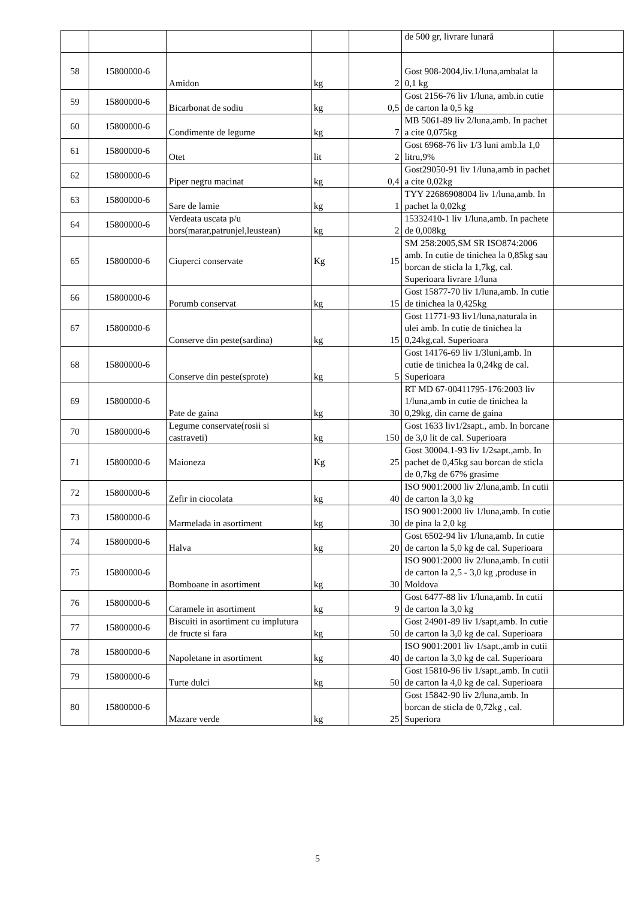| | | | | | de 500 gr, livrare lunară | |
| 58 | 15800000-6 | Amidon | kg | 2 | Gost 908-2004,liv.1/luna,ambalat la 0,1 kg | |
| 59 | 15800000-6 | Bicarbonat de sodiu | kg | 0,5 | Gost 2156-76 liv 1/luna, amb.in cutie de carton la 0,5 kg | |
| 60 | 15800000-6 | Condimente de legume | kg | 7 | MB 5061-89 liv 2/luna,amb. In pachet a cite 0,075kg | |
| 61 | 15800000-6 | Otet | lit | 2 | Gost 6968-76 liv 1/3 luni amb.la 1,0 litru,9% | |
| 62 | 15800000-6 | Piper negru macinat | kg | 0,4 | Gost29050-91 liv 1/luna,amb in pachet a cite 0,02kg | |
| 63 | 15800000-6 | Sare de lamie | kg | 1 | TYY 22686908004 liv 1/luna,amb. In pachet la 0,02kg | |
| 64 | 15800000-6 | Verdeata uscata p/u bors(marar,patrunjel,leustean) | kg | 2 | 15332410-1 liv 1/luna,amb. In pachete de 0,008kg | |
| 65 | 15800000-6 | Ciuperci conservate | Kg | 15 | SM 258:2005,SM SR ISO874:2006 amb. In cutie de tinichea la 0,85kg sau borcan de sticla la 1,7kg, cal. Superioara livrare 1/luna | |
| 66 | 15800000-6 | Porumb conservat | kg | 15 | Gost 15877-70 liv 1/luna,amb. In cutie de tinichea la 0,425kg | |
| 67 | 15800000-6 | Conserve din peste(sardina) | kg | 15 | Gost 11771-93 liv1/luna,naturala in ulei amb. In cutie de tinichea la 0,24kg,cal. Superioara | |
| 68 | 15800000-6 | Conserve din peste(sprote) | kg | 5 | Gost 14176-69 liv 1/3luni,amb. In cutie de tinichea la 0,24kg de cal. Superioara | |
| 69 | 15800000-6 | Pate de gaina | kg | 30 | RT MD 67-00411795-176:2003 liv 1/luna,amb in cutie de tinichea la 0,29kg, din carne de gaina | |
| 70 | 15800000-6 | Legume conservate(rosii si castraveti) | kg | 150 | Gost 1633 liv1/2sapt., amb. In borcane de 3,0 lit de cal. Superioara | |
| 71 | 15800000-6 | Maioneza | Kg | 25 | Gost 30004.1-93 liv 1/2sapt.,amb. In pachet de 0,45kg sau borcan de sticla de 0,7kg de 67% grasime | |
| 72 | 15800000-6 | Zefir in ciocolata | kg | 40 | ISO 9001:2000 liv 2/luna,amb. In cutii de carton la 3,0 kg | |
| 73 | 15800000-6 | Marmelada in asortiment | kg | 30 | ISO 9001:2000 liv 1/luna,amb. In cutie de pina la 2,0 kg | |
| 74 | 15800000-6 | Halva | kg | 20 | Gost 6502-94 liv 1/luna,amb. In cutie de carton la 5,0 kg de cal. Superioara | |
| 75 | 15800000-6 | Bomboane in asortiment | kg | 30 | ISO 9001:2000 liv 2/luna,amb. In cutii de carton la 2,5 - 3,0 kg ,produse in Moldova | |
| 76 | 15800000-6 | Caramele in asortiment | kg | 9 | Gost 6477-88 liv 1/luna,amb. In cutii de carton la 3,0 kg | |
| 77 | 15800000-6 | Biscuiti in asortiment cu implutura de fructe si fara | kg | 50 | Gost 24901-89 liv 1/sapt,amb. In cutie de carton la 3,0 kg de cal. Superioara | |
| 78 | 15800000-6 | Napoletane in asortiment | kg | 40 | ISO 9001:2001 liv 1/sapt.,amb in cutii de carton la 3,0 kg de cal. Superioara | |
| 79 | 15800000-6 | Turte dulci | kg | 50 | Gost 15810-96 liv 1/sapt.,amb. In cutii de carton la 4,0 kg de cal. Superioara | |
| 80 | 15800000-6 | Mazare verde | kg | 25 | Gost 15842-90 liv 2/luna,amb. In borcan de sticla de 0,72kg , cal. Superiora | |
5